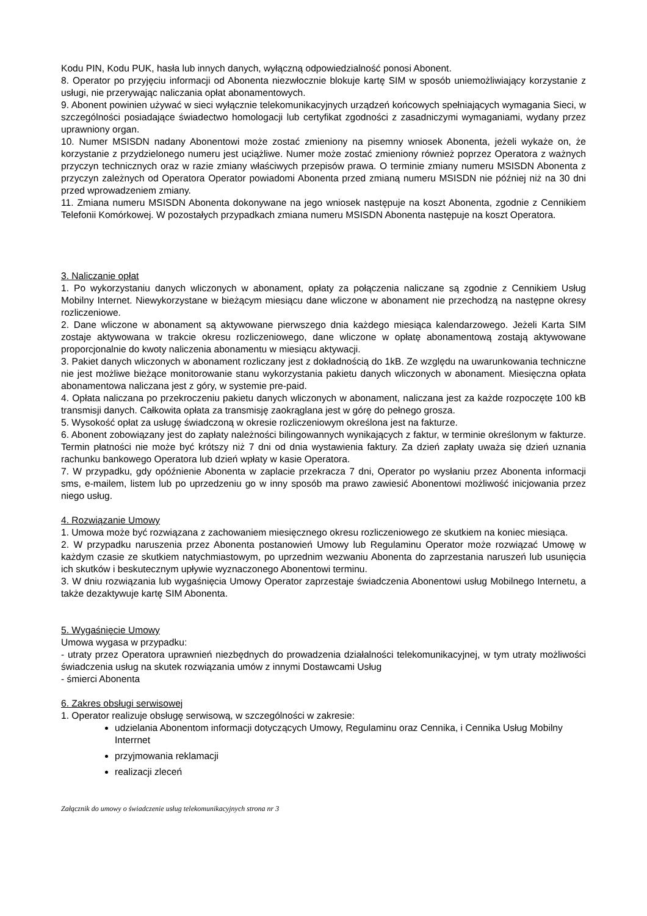Kodu PIN, Kodu PUK, hasła lub innych danych, wyłączną odpowiedzialność ponosi Abonent.
8. Operator po przyjęciu informacji od Abonenta niezwłocznie blokuje kartę SIM w sposób uniemożliwiający korzystanie z usługi, nie przerywając naliczania opłat abonamentowych.
9. Abonent powinien używać w sieci wyłącznie telekomunikacyjnych urządzeń końcowych spełniających wymagania Sieci, w szczególności posiadające świadectwo homologacji lub certyfikat zgodności z zasadniczymi wymaganiami, wydany przez uprawniony organ.
10. Numer MSISDN nadany Abonentowi może zostać zmieniony na pisemny wniosek Abonenta, jeżeli wykaże on, że korzystanie z przydzielonego numeru jest uciążliwe. Numer może zostać zmieniony również poprzez Operatora z ważnych przyczyn technicznych oraz w razie zmiany właściwych przepisów prawa. O terminie zmiany numeru MSISDN Abonenta z przyczyn zależnych od Operatora Operator powiadomi Abonenta przed zmianą numeru MSISDN nie później niż na 30 dni przed wprowadzeniem zmiany.
11. Zmiana numeru MSISDN Abonenta dokonywane na jego wniosek następuje na koszt Abonenta, zgodnie z Cennikiem Telefonii Komórkowej. W pozostałych przypadkach zmiana numeru MSISDN Abonenta następuje na koszt Operatora.
3. Naliczanie opłat
1. Po wykorzystaniu danych wliczonych w abonament, opłaty za połączenia naliczane są zgodnie z Cennikiem Usług Mobilny Internet. Niewykorzystane w bieżącym miesiącu dane wliczone w abonament nie przechodzą na następne okresy rozliczeniowe.
2. Dane wliczone w abonament są aktywowane pierwszego dnia każdego miesiąca kalendarzowego. Jeżeli Karta SIM zostaje aktywowana w trakcie okresu rozliczeniowego, dane wliczone w opłatę abonamentową zostają aktywowane proporcjonalnie do kwoty naliczenia abonamentu w miesiącu aktywacji.
3. Pakiet danych wliczonych w abonament rozliczany jest z dokładnością do 1kB. Ze względu na uwarunkowania techniczne nie jest możliwe bieżące monitorowanie stanu wykorzystania pakietu danych wliczonych w abonament. Miesięczna opłata abonamentowa naliczana jest z góry, w systemie pre-paid.
4. Opłata naliczana po przekroczeniu pakietu danych wliczonych w abonament, naliczana jest za każde rozpoczęte 100 kB transmisji danych. Całkowita opłata za transmisję zaokrąglana jest w górę do pełnego grosza.
5. Wysokość opłat za usługę świadczoną w okresie rozliczeniowym określona jest na fakturze.
6. Abonent zobowiązany jest do zapłaty należności bilingowannych wynikających z faktur, w terminie określonym w fakturze. Termin płatności nie może być krótszy niż 7 dni od dnia wystawienia faktury. Za dzień zapłaty uważa się dzień uznania rachunku bankowego Operatora lub dzień wpłaty w kasie Operatora.
7. W przypadku, gdy opóźnienie Abonenta w zaplacie przekracza 7 dni, Operator po wysłaniu przez Abonenta informacji sms, e-mailem, listem lub po uprzedzeniu go w inny sposób ma prawo zawiesić Abonentowi możliwość inicjowania przez niego usług.
4. Rozwiązanie Umowy
1. Umowa może być rozwiązana z zachowaniem miesięcznego okresu rozliczeniowego ze skutkiem na koniec miesiąca.
2. W przypadku naruszenia przez Abonenta postanowień Umowy lub Regulaminu Operator może rozwiązać Umowę w każdym czasie ze skutkiem natychmiastowym, po uprzednim wezwaniu Abonenta do zaprzestania naruszeń lub usunięcia ich skutków i beskutecznym upływie wyznaczonego Abonentowi terminu.
3. W dniu rozwiązania lub wygaśnięcia Umowy Operator zaprzestaje świadczenia Abonentowi usług Mobilnego Internetu, a także dezaktywuje kartę SIM Abonenta.
5. Wygaśnięcie Umowy
Umowa wygasa w przypadku:
- utraty przez Operatora uprawnień niezbędnych do prowadzenia działalności telekomunikacyjnej, w tym utraty możliwości świadczenia usług na skutek rozwiązania umów z innymi Dostawcami Usług
- śmierci Abonenta
6. Zakres obsługi serwisowej
1. Operator realizuje obsługę serwisową, w szczególności w zakresie:
udzielania Abonentom informacji dotyczących Umowy, Regulaminu oraz Cennika, i Cennika Usług Mobilny Interrnet
przyjmowania reklamacji
realizacji zleceń
Załącznik do umowy o świadczenie usług telekomunikacyjnych strona nr 3